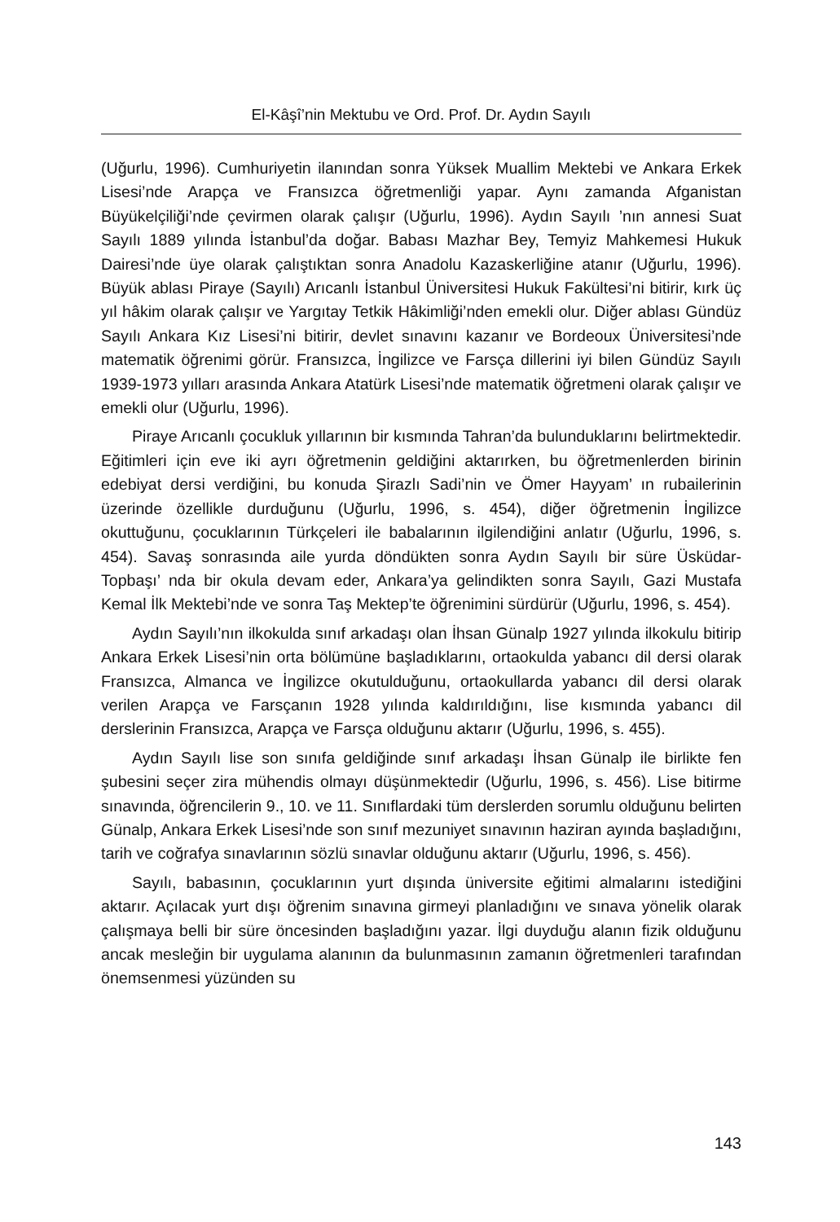El-Kâşî’nin Mektubu ve Ord. Prof. Dr. Aydın Sayılı
(Uğurlu, 1996). Cumhuriyetin ilanından sonra Yüksek Muallim Mektebi ve Ankara Erkek Lisesi’nde Arapça ve Fransızca öğretmenliği yapar. Aynı zamanda Afganistan Büyükelçiliği’nde çevirmen olarak çalışır (Uğurlu, 1996). Aydın Sayılı ’nın annesi Suat Sayılı 1889 yılında İstanbul’da doğar. Babası Mazhar Bey, Temyiz Mahkemesi Hukuk Dairesi’nde üye olarak çalıştıktan sonra Anadolu Kazaskerliğine atanır (Uğurlu, 1996). Büyük ablası Piraye (Sayılı) Arıcanlı İstanbul Üniversitesi Hukuk Fakültesi’ni bitirir, kırk üç yıl hâkim olarak çalışır ve Yargıtay Tetkik Hâkimliği’nden emekli olur. Diğer ablası Gündüz Sayılı Ankara Kız Lisesi’ni bitirir, devlet sınavını kazanır ve Bordeoux Üniversitesi’nde matematik öğrenimi görür. Fransızca, İngilizce ve Farsça dillerini iyi bilen Gündüz Sayılı 1939-1973 yılları arasında Ankara Atatürk Lisesi’nde matematik öğretmeni olarak çalışır ve emekli olur (Uğurlu, 1996).
Piraye Arıcanlı çocukluk yıllarının bir kısmında Tahran’da bulunduklarını belirtmektedir. Eğitimleri için eve iki ayrı öğretmenin geldiğini aktarırken, bu öğretmenlerden birinin edebiyat dersi verdiğini, bu konuda Şirazlı Sadi’nin ve Ömer Hayyam’ ın rubailerinin üzerinde özellikle durduğunu (Uğurlu, 1996, s. 454), diğer öğretmenin İngilizce okuttuğunu, çocuklarının Türkçeleri ile babalarının ilgilendiğini anlatır (Uğurlu, 1996, s. 454). Savaş sonrasında aile yurda döndükten sonra Aydın Sayılı bir süre Üsküdar-Topbaşı’ nda bir okula devam eder, Ankara’ya gelindikten sonra Sayılı, Gazi Mustafa Kemal İlk Mektebi’nde ve sonra Taş Mektep’te öğrenimini sürdürür (Uğurlu, 1996, s. 454).
Aydın Sayılı’nın ilkokulda sınıf arkadaşı olan İhsan Günalp 1927 yılında ilkokulu bitirip Ankara Erkek Lisesi’nin orta bölümüne başladıklarını, ortaokulda yabancı dil dersi olarak Fransızca, Almanca ve İngilizce okutulduğunu, ortaokullarda yabancı dil dersi olarak verilen Arapça ve Farsçanın 1928 yılında kaldırıldığını, lise kısmında yabancı dil derslerinin Fransızca, Arapça ve Farsça olduğunu aktarır (Uğurlu, 1996, s. 455).
Aydın Sayılı lise son sınıfa geldiğinde sınıf arkadaşı İhsan Günalp ile birlikte fen şubesini seçer zira mühendis olmayı düşünmektedir (Uğurlu, 1996, s. 456). Lise bitirme sınavında, öğrencilerin 9., 10. ve 11. Sınıflardaki tüm derslerden sorumlu olduğunu belirten Günalp, Ankara Erkek Lisesi’nde son sınıf mezuniyet sınavının haziran ayında başladığını, tarih ve coğrafya sınavlarının sözlü sınavlar olduğunu aktarır (Uğurlu, 1996, s. 456).
Sayılı, babasının, çocuklarının yurt dışında üniversite eğitimi almalarını istediğini aktarır. Açılacak yurt dışı öğrenim sınavına girmeyi planladığını ve sınava yönelik olarak çalışmaya belli bir süre öncesinden başladığını yazar. İlgi duyduğu alanın fizik olduğunu ancak mesleğin bir uygulama alanının da bulunmasının zamanın öğretmenleri tarafından önemsenmesi yüzünden su
143